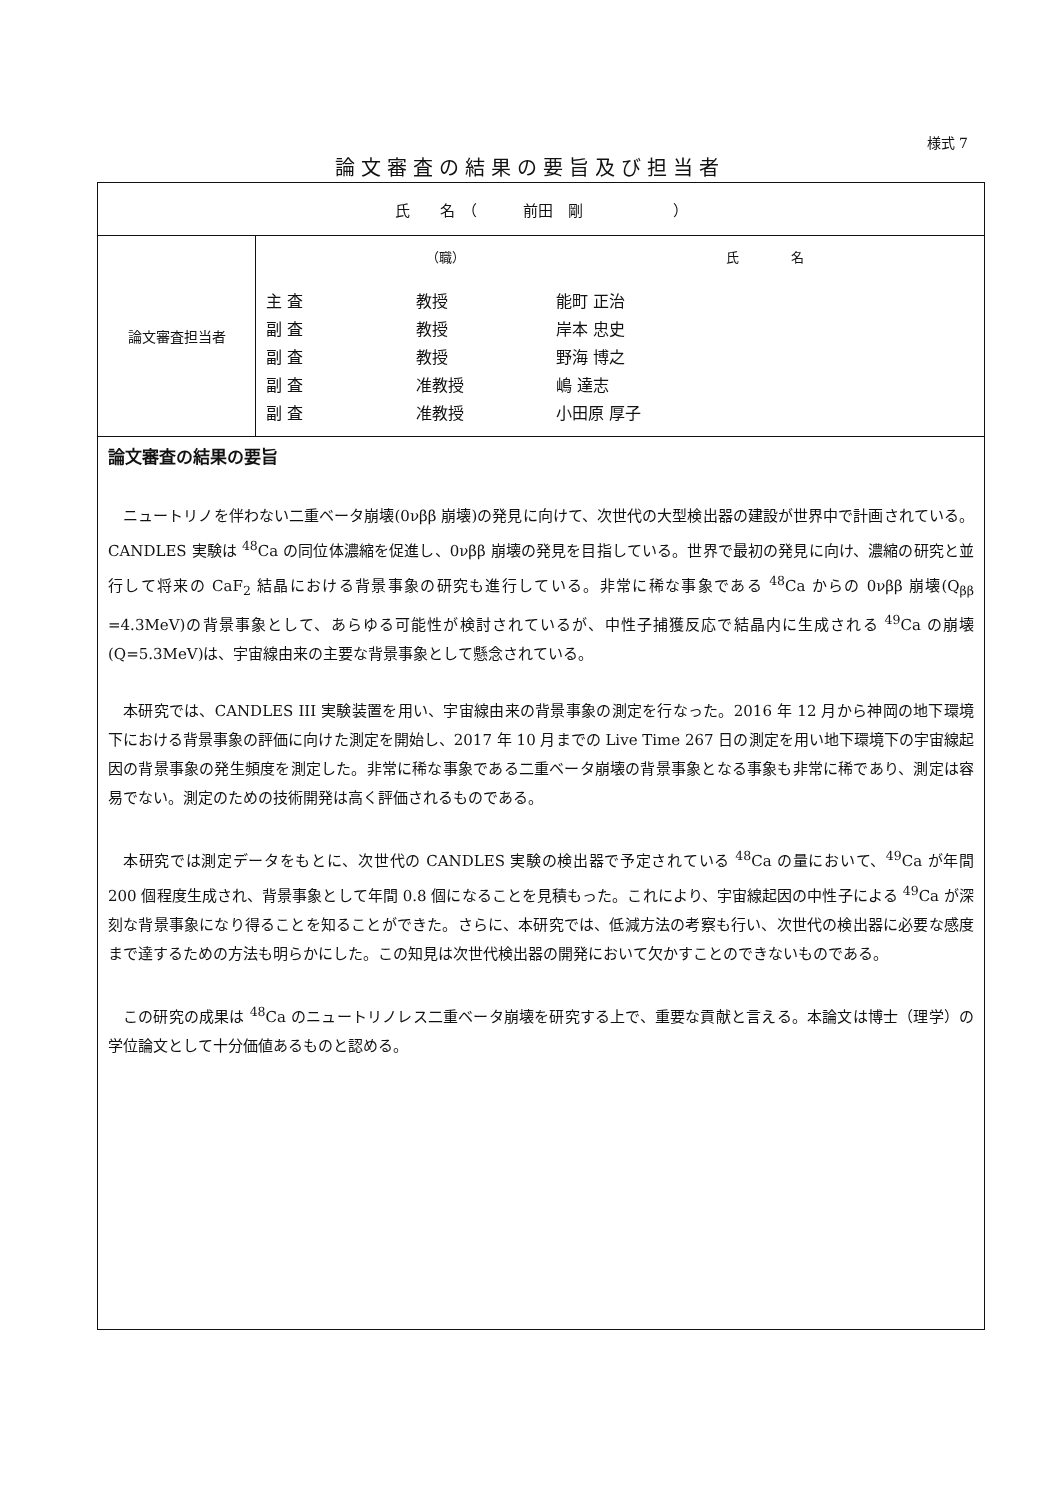様式 7
論文審査の結果の要旨及び担当者
| 氏 名 （ 前田 剛 ） | |
| 論文審査担当者 | （職） 氏 名 主 査 教授 能町 正治 副 査 教授 岸本 忠史 副 査 教授 野海 博之 副 査 准教授 嶋 達志 副 査 准教授 小田原 厚子 |
| 論文審査の結果の要旨 ニュートリノを伴わない二重ベータ崩壊(0νββ 崩壊)の発見に向けて、次世代の大型検出器の建設が世界中で計画されている。CANDLES 実験は <sup>48</sup>Ca の同位体濃縮を促進し、0νββ 崩壊の発見を目指している。世界で最初の発見に向け、濃縮の研究と並行して将来の CaF<sub>2</sub> 結晶における背景事象の研究も進行している。非常に稀な事象である <sup>48</sup>Ca からの 0νββ 崩壊(Q<sub>ββ</sub> =4.3MeV)の背景事象として、あらゆる可能性が検討されているが、中性子捕獲反応で結晶内に生成される <sup>49</sup>Ca の崩壊(Q=5.3MeV)は、宇宙線由来の主要な背景事象として懸念されている。 本研究では、CANDLES III 実験装置を用い、宇宙線由来の背景事象の測定を行なった。2016 年 12 月から神岡の地下環境下における背景事象の評価に向けた測定を開始し、2017 年 10 月までの Live Time 267 日の測定を用い地下環境下の宇宙線起因の背景事象の発生頻度を測定した。非常に稀な事象である二重ベータ崩壊の背景事象となる事象も非常に稀であり、測定は容易でない。測定のための技術開発は高く評価されるものである。 本研究では測定データをもとに、次世代の CANDLES 実験の検出器で予定されている <sup>48</sup>Ca の量において、<sup>49</sup>Ca が年間 200 個程度生成され、背景事象として年間 0.8 個になることを見積もった。これにより、宇宙線起因の中性子による <sup>49</sup>Ca が深刻な背景事象になり得ることを知ることができた。さらに、本研究では、低減方法の考察も行い、次世代の検出器に必要な感度まで達するための方法も明らかにした。この知見は次世代検出器の開発において欠かすことのできないものである。 この研究の成果は <sup>48</sup>Ca のニュートリノレス二重ベータ崩壊を研究する上で、重要な貢献と言える。本論文は博士（理学）の学位論文として十分価値あるものと認める。 | |